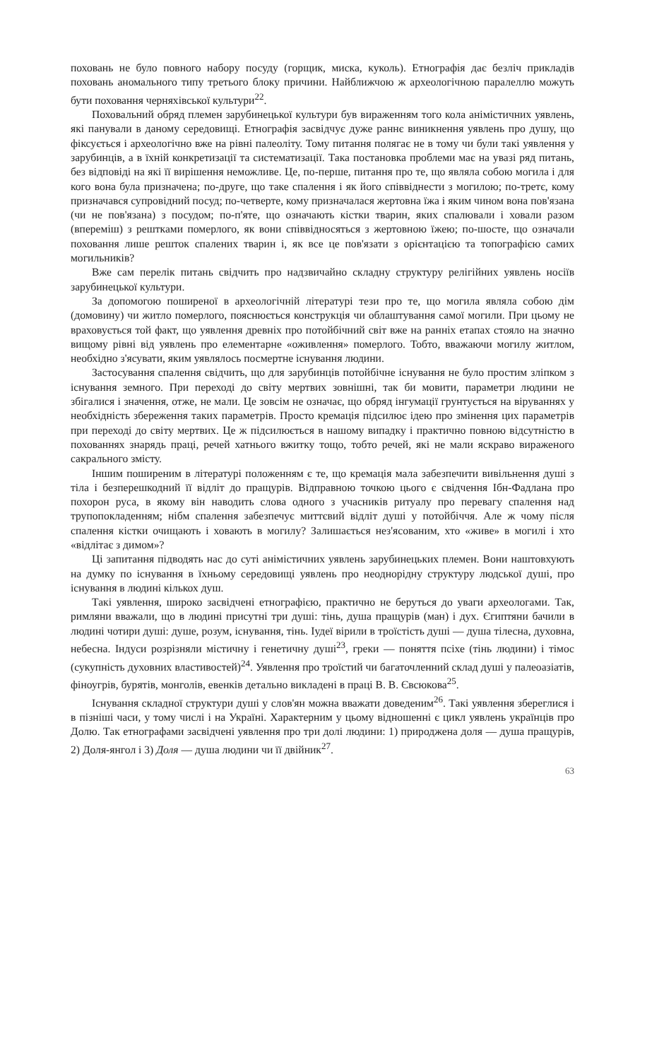поховань не було повного набору посуду (горщик, миска, куколь). Етнографія дає безліч прикладів поховань аномального типу третього блоку причини. Найближчою ж археологічною паралеллю можуть бути поховання черняхівської культури<sup>22</sup>.
Поховальний обряд племен зарубинецької культури був вираженням того кола анімістичних уявлень, які панували в даному середовищі. Етнографія засвідчує дуже раннє виникнення уявлень про душу, що фіксується і археологічно вже на рівні палеоліту. Тому питання полягає не в тому чи були такі уявлення у зарубинців, а в їхній конкретизації та систематизації. Така постановка проблеми має на увазі ряд питань, без відповіді на які її вирішення неможливе. Це, по-перше, питання про те, що являла собою могила і для кого вона була призначена; по-друге, що таке спалення і як його співвіднести з могилою; по-третє, кому призначався супровідний посуд; по-четверте, кому призначалася жертовна їжа і яким чином вона пов'язана (чи не пов'язана) з посудом; по-п'яте, що означають кістки тварин, яких спалювали і ховали разом (впереміш) з рештками померлого, як вони співвідносяться з жертовною їжею; по-шосте, що означали поховання лише решток спалених тварин і, як все це пов'язати з орієнтацією та топографією самих могильників?
Вже сам перелік питань свідчить про надзвичайно складну структуру релігійних уявлень носіїв зарубинецької культури.
За допомогою поширеної в археологічній літературі тези про те, що могила являла собою дім (домовину) чи житло померлого, пояснюється конструкція чи облаштування самої могили. При цьому не враховується той факт, що уявлення древніх про потойбічний світ вже на ранніх етапах стояло на значно вищому рівні від уявлень про елементарне «оживлення» померлого. Тобто, вважаючи могилу житлом, необхідно з'ясувати, яким уявлялось посмертне існування людини.
Застосування спалення свідчить, що для зарубинців потойбічне існування не було простим зліпком з існування земного. При переході до світу мертвих зовнішні, так би мовити, параметри людини не збігалися і значення, отже, не мали. Це зовсім не означає, що обряд інгумації грунтується на віруваннях у необхідність збереження таких параметрів. Просто кремація підсилює ідею про змінення цих параметрів при переході до світу мертвих. Це ж підсилюється в нашому випадку і практично повною відсутністю в похованнях знарядь праці, речей хатнього вжитку тощо, тобто речей, які не мали яскраво вираженого сакрального змісту.
Іншим поширеним в літературі положенням є те, що кремація мала забезпечити вивільнення душі з тіла і безперешкодний її відліт до пращурів. Відправною точкою цього є свідчення Ібн-Фадлана про похорон руса, в якому він наводить слова одного з учасників ритуалу про перевагу спалення над трупопокладенням; нібм спалення забезпечує миттєвий відліт душі у потойбіччя. Але ж чому після спалення кістки очищають і ховають в могилу? Залишається нез'ясованим, хто «живе» в могилі і хто «відлітає з димом»?
Ці запитання підводять нас до суті анімістичних уявлень зарубинецьких племен. Вони наштовхують на думку по існування в їхньому середовищі уявлень про неоднорідну структуру людської душі, про існування в людині кількох душ.
Такі уявлення, широко засвідчені етнографією, практично не беруться до уваги археологами. Так, римляни вважали, що в людині присутні три душі: тінь, душа пращурів (ман) і дух. Єгиптяни бачили в людині чотири душі: душе, розум, існування, тінь. Іудеї вірили в троїстість душі — душа тілесна, духовна, небесна. Індуси розрізняли містичну і генетичну душі<sup>23</sup>, греки — поняття псіхе (тінь людини) і тімос (сукупність духовних властивостей)<sup>24</sup>. Уявлення про троїстий чи багаточленний склад душі у палеоазіатів, фіноугрів, бурятів, монголів, евенків детально викладені в праці В. В. Євсюкова<sup>25</sup>.
Існування складної структури душі у слов'ян можна вважати доведеним<sup>26</sup>. Такі уявлення збереглися і в пізніші часи, у тому числі і на Україні. Характерним у цьому відношенні є цикл уявлень українців про Долю. Так етнографами засвідчені уявлення про три долі людини: 1) природжена доля — душа пращурів, 2) Доля-янгол і 3) Доля — душа людини чи її двійник<sup>27</sup>.
63